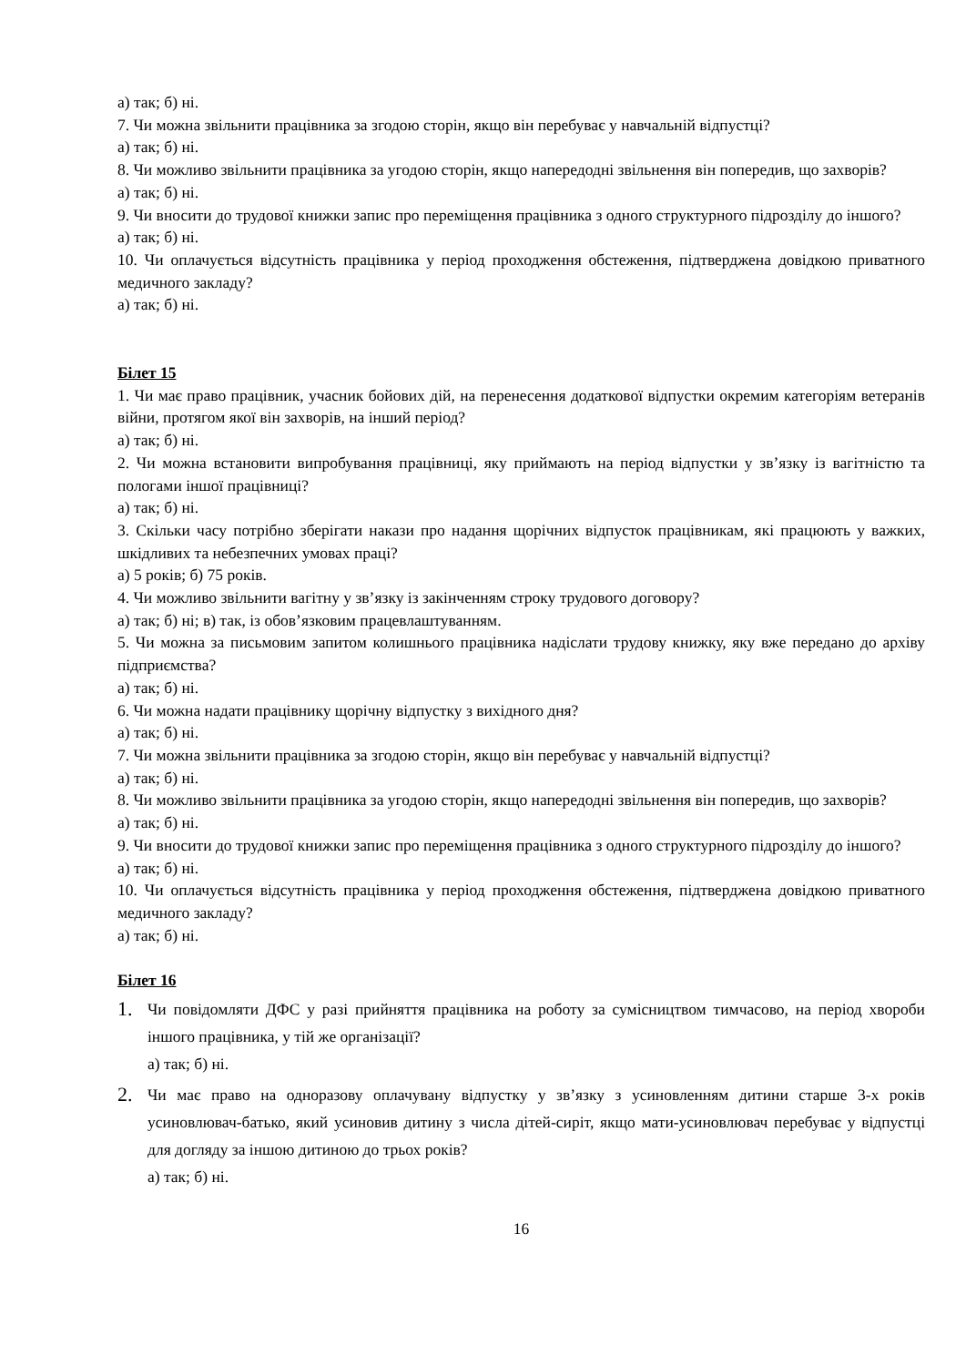а) так; б) ні.
7. Чи можна звільнити працівника за згодою сторін, якщо він перебуває у навчальній відпустці?
а) так; б) ні.
8. Чи можливо звільнити працівника за угодою сторін, якщо напередодні звільнення він попередив, що захворів?
а) так; б) ні.
9. Чи вносити до трудової книжки запис про переміщення працівника з одного структурного підрозділу до іншого?
а) так; б) ні.
10. Чи оплачується відсутність працівника у період проходження обстеження, підтверджена довідкою приватного медичного закладу?
а) так; б) ні.
Білет 15
1. Чи має право працівник, учасник бойових дій, на перенесення додаткової відпустки окремим категоріям ветеранів війни, протягом якої він захворів, на інший період?
а) так; б) ні.
2. Чи можна встановити випробування працівниці, яку приймають на період відпустки у зв’язку із вагітністю та пологами іншої працівниці?
а) так; б) ні.
3. Скільки часу потрібно зберігати накази про надання щорічних відпусток працівникам, які працюють у важких, шкідливих та небезпечних умовах праці?
а) 5 років; б) 75 років.
4. Чи можливо звільнити вагітну у зв’язку із закінченням строку трудового договору?
а) так; б) ні; в) так, із обов’язковим працевлаштуванням.
5. Чи можна за письмовим запитом колишнього працівника надіслати трудову книжку, яку вже передано до архіву підприємства?
а) так; б) ні.
6. Чи можна надати працівнику щорічну відпустку з вихідного дня?
а) так; б) ні.
7. Чи можна звільнити працівника за згодою сторін, якщо він перебуває у навчальній відпустці?
а) так; б) ні.
8. Чи можливо звільнити працівника за угодою сторін, якщо напередодні звільнення він попередив, що захворів?
а) так; б) ні.
9. Чи вносити до трудової книжки запис про переміщення працівника з одного структурного підрозділу до іншого?
а) так; б) ні.
10. Чи оплачується відсутність працівника у період проходження обстеження, підтверджена довідкою приватного медичного закладу?
а) так; б) ні.
Білет 16
1.
Чи повідомляти ДФС у разі прийняття працівника на роботу за сумісництвом тимчасово, на період хвороби іншого працівника, у тій же організації?
а) так; б) ні.
2.
Чи має право на одноразову оплачувану відпустку у зв’язку з усиновленням дитини старше 3-х років усиновлювач-батько, який усиновив дитину з числа дітей-сиріт, якщо мати-усиновлювач перебуває у відпустці для догляду за іншою дитиною до трьох років?
а) так; б) ні.
16